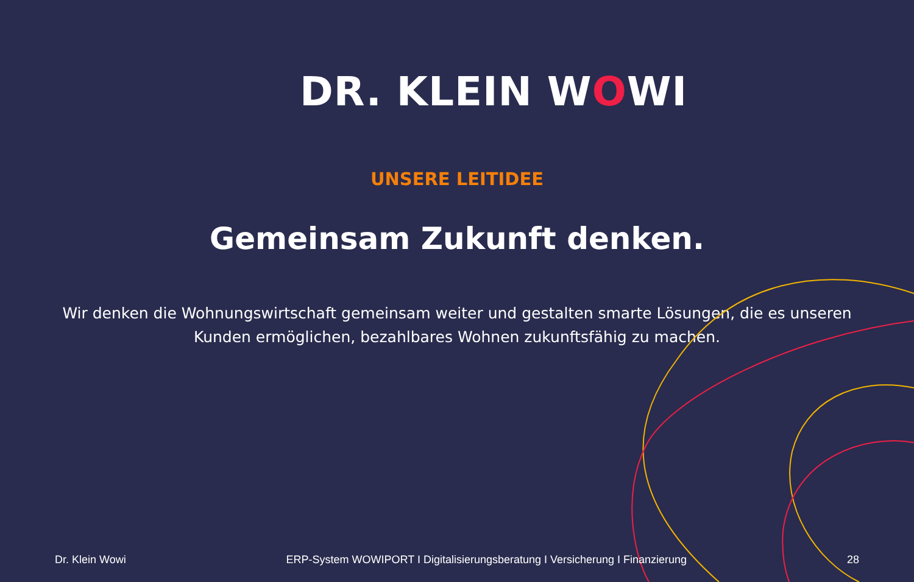DR. KLEIN WOWI
UNSERE LEITIDEE
Gemeinsam Zukunft denken.
Wir denken die Wohnungswirtschaft gemeinsam weiter und gestalten smarte Lösungen, die es unseren Kunden ermöglichen, bezahlbares Wohnen zukunftsfähig zu machen.
Dr. Klein Wowi ERP-System WOWIPORT I Digitalisierungsberatung I Versicherung I Finanzierung 28